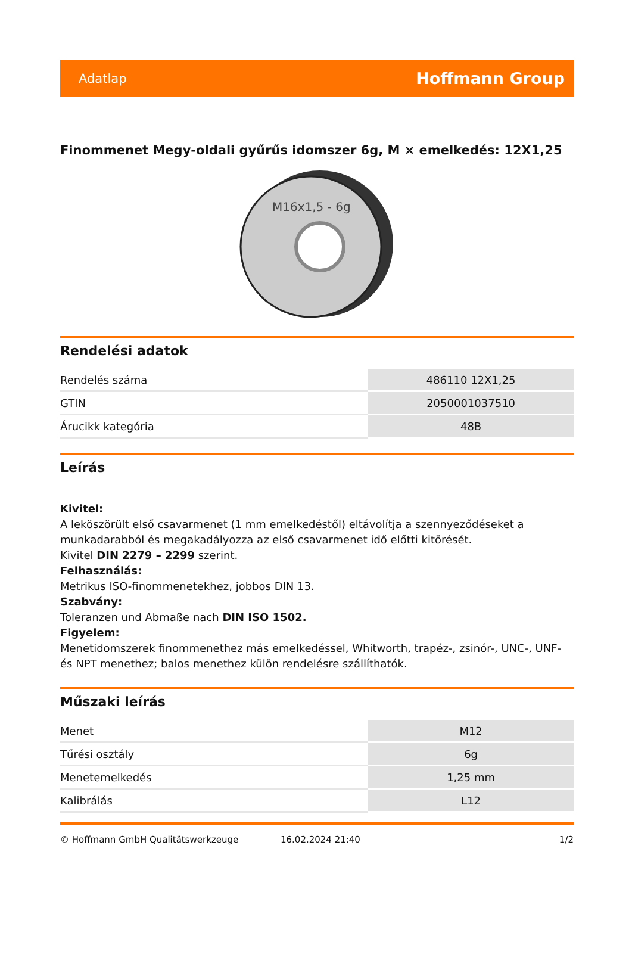Adatlap Hoffmann Group
Finommenet Megy-oldali gyűrűs idomszer 6g, M × emelkedés: 12X1,25
M16x1,5 - 6g
Rendelési adatok
| Rendelés száma | 486110 12X1,25 |
| GTIN | 2050001037510 |
| Árucikk kategória | 48B |
Leírás
Kivitel:
A leköszörült első csavarmenet (1 mm emelkedéstől) eltávolítja a szennyeződéseket a munkadarabból és megakadályozza az első csavarmenet idő előtti kitörését.
Kivitel DIN 2279 – 2299 szerint.
Felhasználás:
Metrikus ISO-finommenetekhez, jobbos DIN 13.
Szabvány:
Toleranzen und Abmaße nach DIN ISO 1502.
Figyelem:
Menetidomszerek finommenethez más emelkedéssel, Whitworth, trapéz-, zsinór-, UNC-, UNF- és NPT menethez; balos menethez külön rendelésre szállíthatók.
Műszaki leírás
| Menet | M12 |
| Tűrési osztály | 6g |
| Menetemelkedés | 1,25 mm |
| Kalibrálás | L12 |
© Hoffmann GmbH Qualitätswerkzeuge 16.02.2024 21:40 1/2